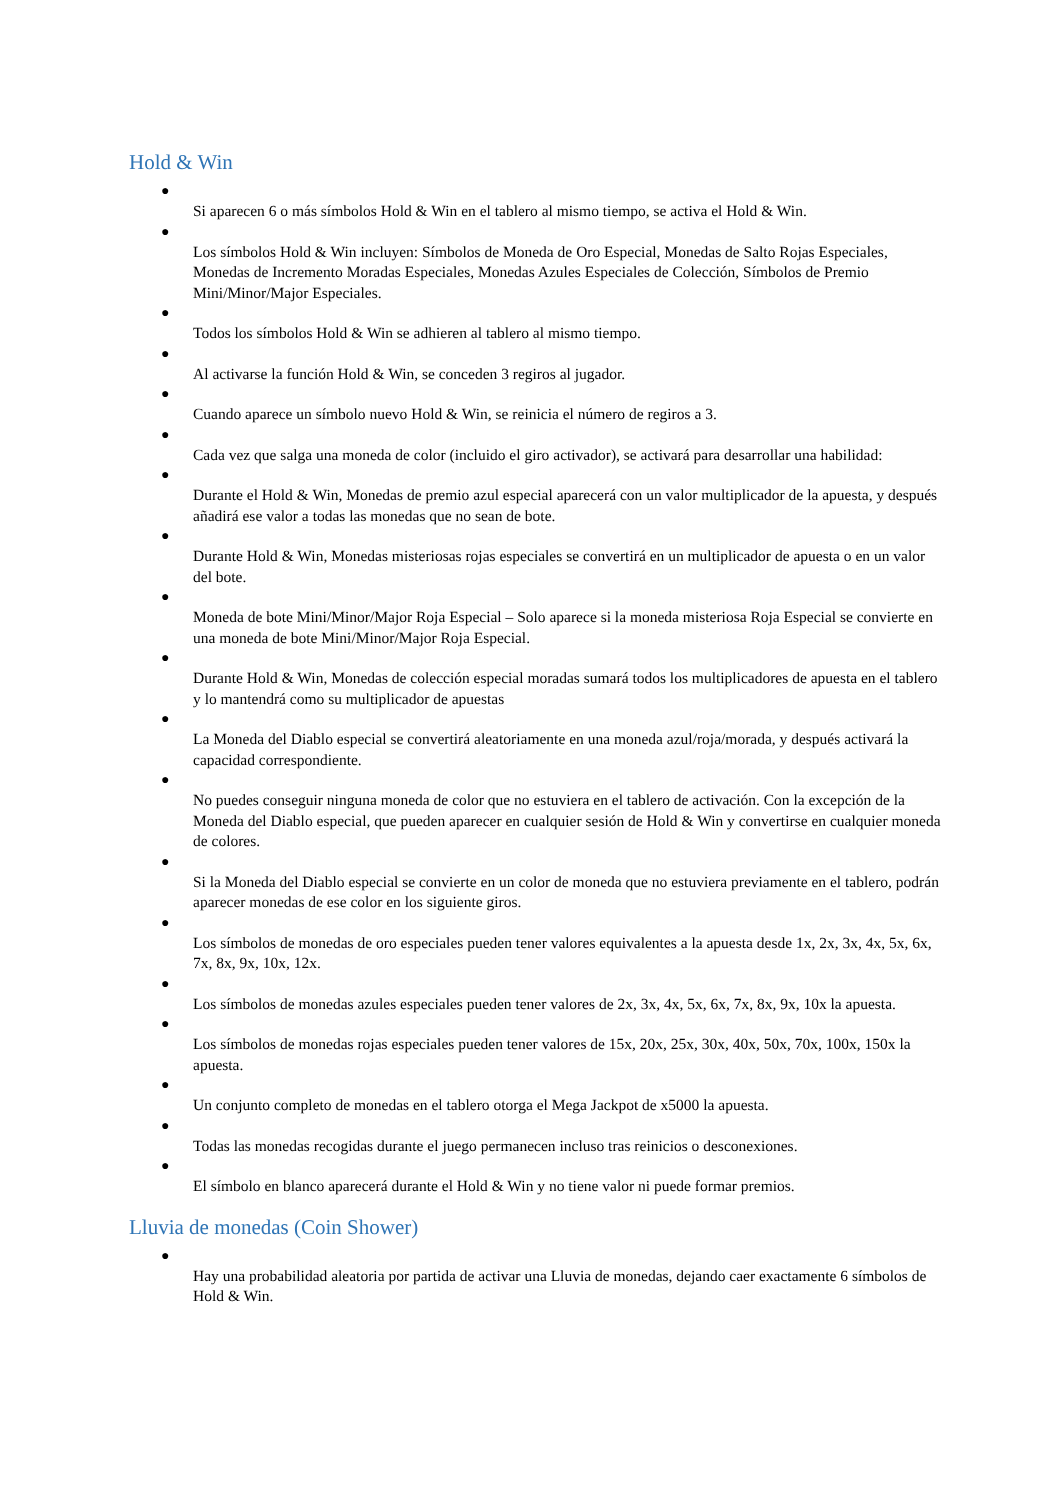Hold & Win
●
Si aparecen 6 o más símbolos Hold & Win en el tablero al mismo tiempo, se activa el Hold & Win.
●
Los símbolos Hold & Win incluyen: Símbolos de Moneda de Oro Especial, Monedas de Salto Rojas Especiales, Monedas de Incremento Moradas Especiales, Monedas Azules Especiales de Colección, Símbolos de Premio Mini/Minor/Major Especiales.
●
Todos los símbolos Hold & Win se adhieren al tablero al mismo tiempo.
●
Al activarse la función Hold & Win, se conceden 3 regiros al jugador.
●
Cuando aparece un símbolo nuevo Hold & Win, se reinicia el número de regiros a 3.
●
Cada vez que salga una moneda de color (incluido el giro activador), se activará para desarrollar una habilidad:
●
Durante el Hold & Win, Monedas de premio azul especial aparecerá con un valor multiplicador de la apuesta, y después añadirá ese valor a todas las monedas que no sean de bote.
●
Durante Hold & Win, Monedas misteriosas rojas especiales se convertirá en un multiplicador de apuesta o en un valor del bote.
●
Moneda de bote Mini/Minor/Major Roja Especial – Solo aparece si la moneda misteriosa Roja Especial se convierte en una moneda de bote Mini/Minor/Major Roja Especial.
●
Durante Hold & Win, Monedas de colección especial moradas sumará todos los multiplicadores de apuesta en el tablero y lo mantendrá como su multiplicador de apuestas
●
La Moneda del Diablo especial se convertirá aleatoriamente en una moneda azul/roja/morada, y después activará la capacidad correspondiente.
●
No puedes conseguir ninguna moneda de color que no estuviera en el tablero de activación. Con la excepción de la Moneda del Diablo especial, que pueden aparecer en cualquier sesión de Hold & Win y convertirse en cualquier moneda de colores.
●
Si la Moneda del Diablo especial se convierte en un color de moneda que no estuviera previamente en el tablero, podrán aparecer monedas de ese color en los siguiente giros.
●
Los símbolos de monedas de oro especiales pueden tener valores equivalentes a la apuesta desde 1x, 2x, 3x, 4x, 5x, 6x, 7x, 8x, 9x, 10x, 12x.
●
Los símbolos de monedas azules especiales pueden tener valores de 2x, 3x, 4x, 5x, 6x, 7x, 8x, 9x, 10x la apuesta.
●
Los símbolos de monedas rojas especiales pueden tener valores de 15x, 20x, 25x, 30x, 40x, 50x, 70x, 100x, 150x la apuesta.
●
Un conjunto completo de monedas en el tablero otorga el Mega Jackpot de x5000 la apuesta.
●
Todas las monedas recogidas durante el juego permanecen incluso tras reinicios o desconexiones.
●
El símbolo en blanco aparecerá durante el Hold & Win y no tiene valor ni puede formar premios.
Lluvia de monedas (Coin Shower)
●
Hay una probabilidad aleatoria por partida de activar una Lluvia de monedas, dejando caer exactamente 6 símbolos de Hold & Win.